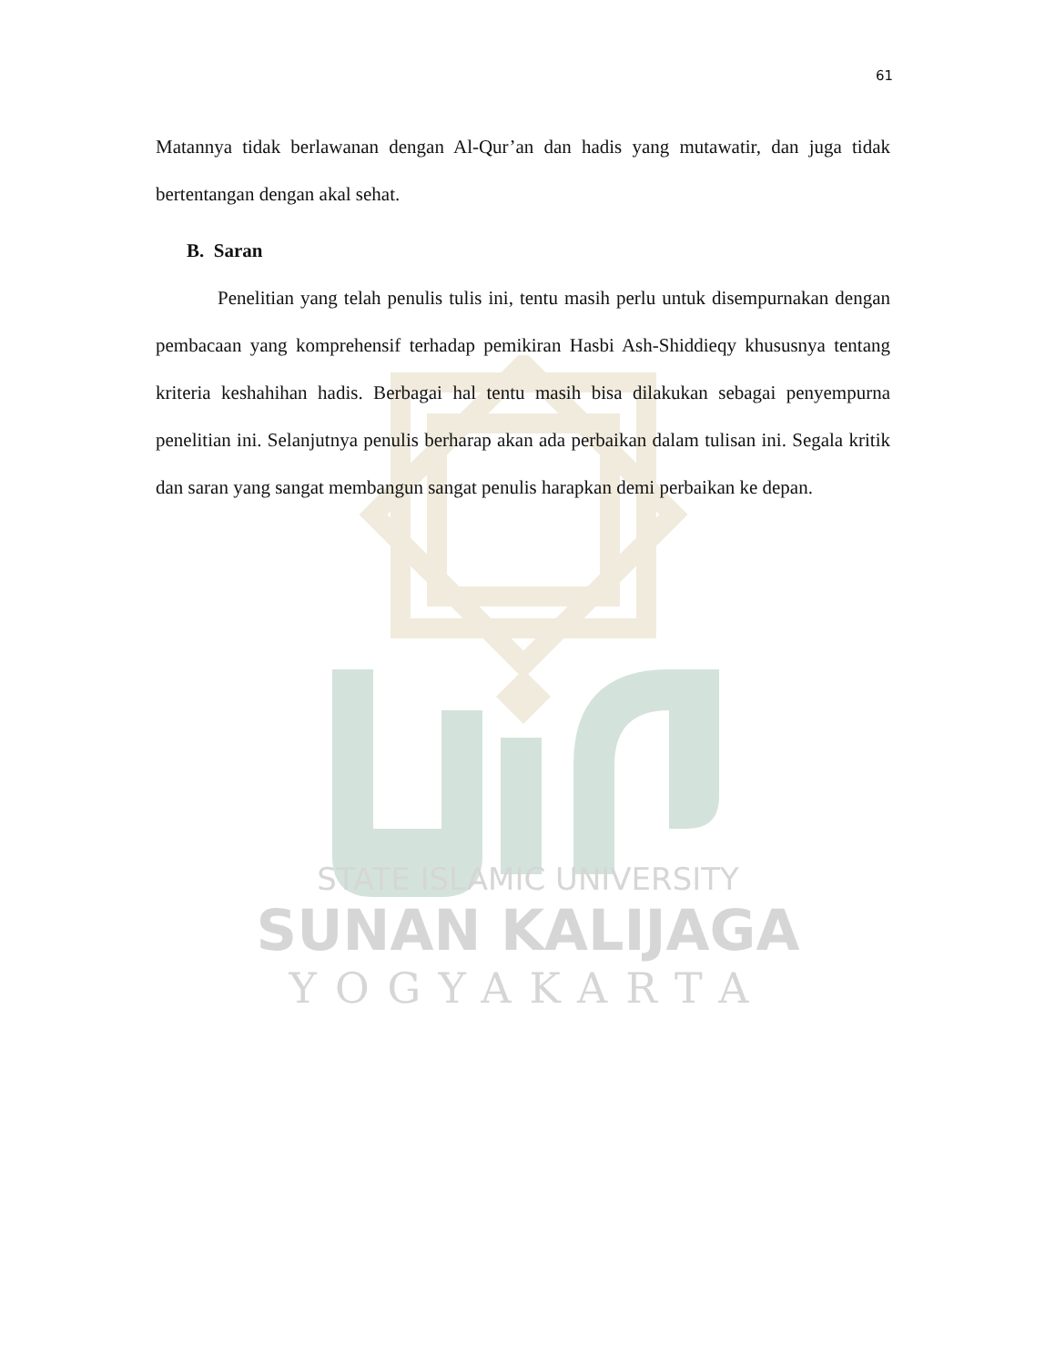STATE ISLAMIC UNIVERSITY
SUNAN KALIJAGA
YOGYAKARTA
61
Matannya tidak berlawanan dengan Al-Qur’an dan hadis yang mutawatir, dan juga tidak bertentangan dengan akal sehat.
B. Saran
Penelitian yang telah penulis tulis ini, tentu masih perlu untuk disempurnakan dengan pembacaan yang komprehensif terhadap pemikiran Hasbi Ash-Shiddieqy khususnya tentang kriteria keshahihan hadis. Berbagai hal tentu masih bisa dilakukan sebagai penyempurna penelitian ini. Selanjutnya penulis berharap akan ada perbaikan dalam tulisan ini. Segala kritik dan saran yang sangat membangun sangat penulis harapkan demi perbaikan ke depan.